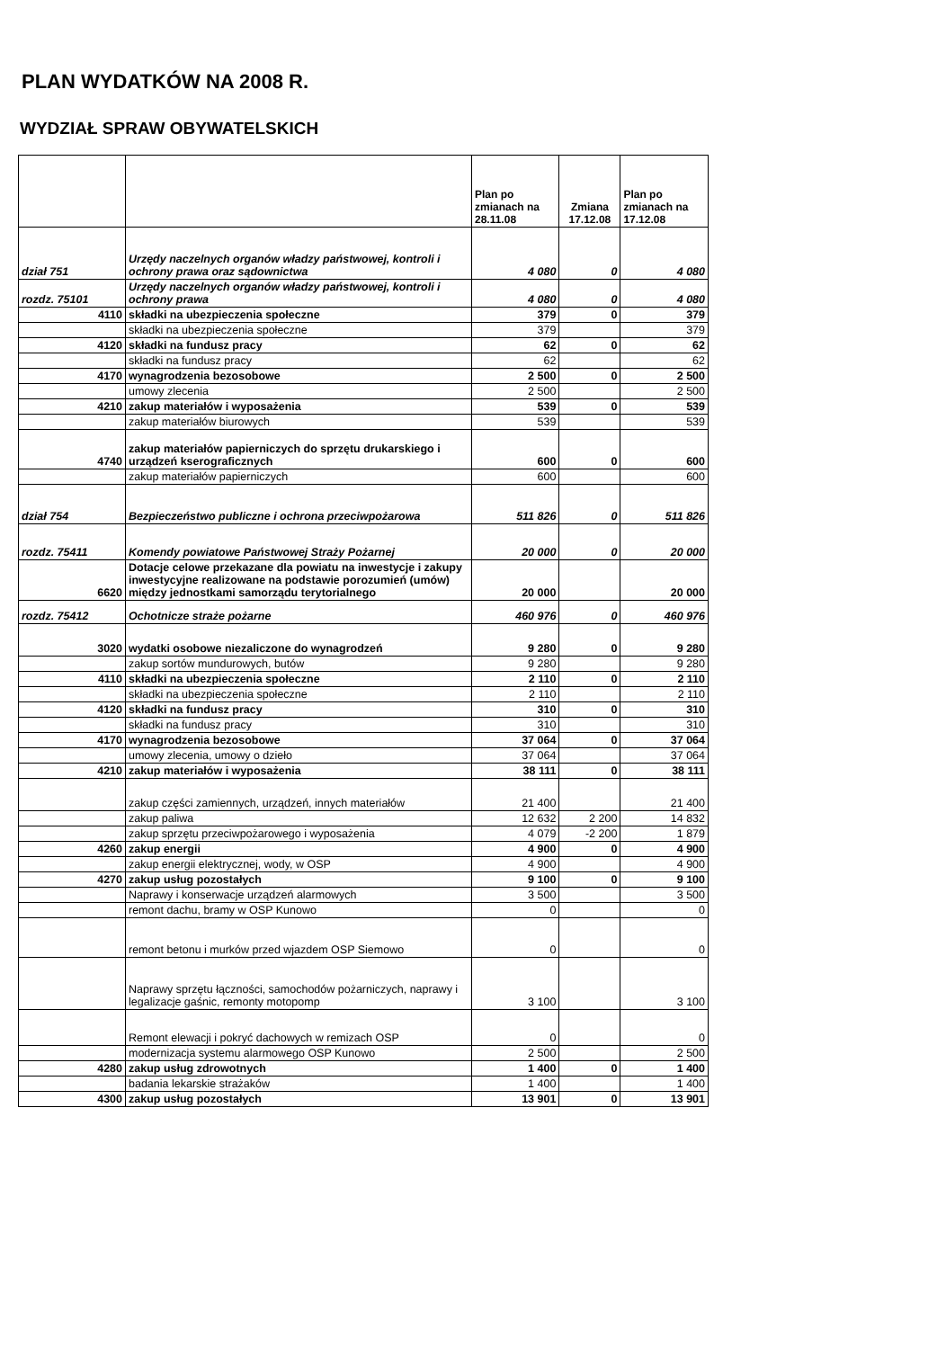PLAN WYDATKÓW NA 2008 R.
WYDZIAŁ SPRAW OBYWATELSKICH
| | | Plan po zmianach na 28.11.08 | Zmiana 17.12.08 | Plan po zmianach na 17.12.08 |
| --- | --- | --- | --- | --- |
| dział 751 | Urzędy naczelnych organów władzy państwowej, kontroli i ochrony prawa oraz sądownictwa | 4 080 | 0 | 4 080 |
| rozdz. 75101 | Urzędy naczelnych organów władzy państwowej, kontroli i ochrony prawa | 4 080 | 0 | 4 080 |
| 4110 | składki na ubezpieczenia społeczne | 379 | 0 | 379 |
| | składki na ubezpieczenia społeczne | 379 | | 379 |
| 4120 | składki na fundusz pracy | 62 | 0 | 62 |
| | składki na fundusz pracy | 62 | | 62 |
| 4170 | wynagrodzenia bezosobowe | 2 500 | 0 | 2 500 |
| | umowy zlecenia | 2 500 | | 2 500 |
| 4210 | zakup materiałów i wyposażenia | 539 | 0 | 539 |
| | zakup materiałów biurowych | 539 | | 539 |
| 4740 | zakup materiałów papierniczych do sprzętu drukarskiego i urządzeń kserograficznych | 600 | 0 | 600 |
| | zakup materiałów papierniczych | 600 | | 600 |
| dział 754 | Bezpieczeństwo publiczne i ochrona przeciwpożarowa | 511 826 | 0 | 511 826 |
| rozdz. 75411 | Komendy powiatowe Państwowej Straży Pożarnej | 20 000 | 0 | 20 000 |
| 6620 | Dotacje celowe przekazane dla powiatu na inwestycje i zakupy inwestycyjne realizowane na podstawie porozumień (umów) między jednostkami samorządu terytorialnego | 20 000 | | 20 000 |
| rozdz. 75412 | Ochotnicze straże pożarne | 460 976 | 0 | 460 976 |
| 3020 | wydatki osobowe niezaliczone do wynagrodzeń | 9 280 | 0 | 9 280 |
| | zakup sortów mundurowych, butów | 9 280 | | 9 280 |
| 4110 | składki na ubezpieczenia społeczne | 2 110 | 0 | 2 110 |
| | składki na ubezpieczenia społeczne | 2 110 | | 2 110 |
| 4120 | składki na fundusz pracy | 310 | 0 | 310 |
| | składki na fundusz pracy | 310 | | 310 |
| 4170 | wynagrodzenia bezosobowe | 37 064 | 0 | 37 064 |
| | umowy zlecenia, umowy o dzieło | 37 064 | | 37 064 |
| 4210 | zakup materiałów i wyposażenia | 38 111 | 0 | 38 111 |
| | zakup części zamiennych, urządzeń, innych materiałów | 21 400 | | 21 400 |
| | zakup paliwa | 12 632 | 2 200 | 14 832 |
| | zakup sprzętu przeciwpożarowego i wyposażenia | 4 079 | -2 200 | 1 879 |
| 4260 | zakup energii | 4 900 | 0 | 4 900 |
| | zakup energii elektrycznej, wody, w OSP | 4 900 | | 4 900 |
| 4270 | zakup usług pozostałych | 9 100 | 0 | 9 100 |
| | Naprawy i konserwacje urządzeń alarmowych | 3 500 | | 3 500 |
| | remont dachu, bramy w OSP Kunowo | 0 | | 0 |
| | remont betonu i murków przed wjazdem OSP Siemowo | 0 | | 0 |
| | Naprawy sprzętu łączności, samochodów pożarniczych, naprawy i legalizacje gaśnic, remonty motopomp | 3 100 | | 3 100 |
| | Remont elewacji i pokryć dachowych w remizach OSP | 0 | | 0 |
| | modernizacja systemu alarmowego OSP Kunowo | 2 500 | | 2 500 |
| 4280 | zakup usług zdrowotnych | 1 400 | 0 | 1 400 |
| | badania lekarskie strażaków | 1 400 | | 1 400 |
| 4300 | zakup usług pozostałych | 13 901 | 0 | 13 901 |